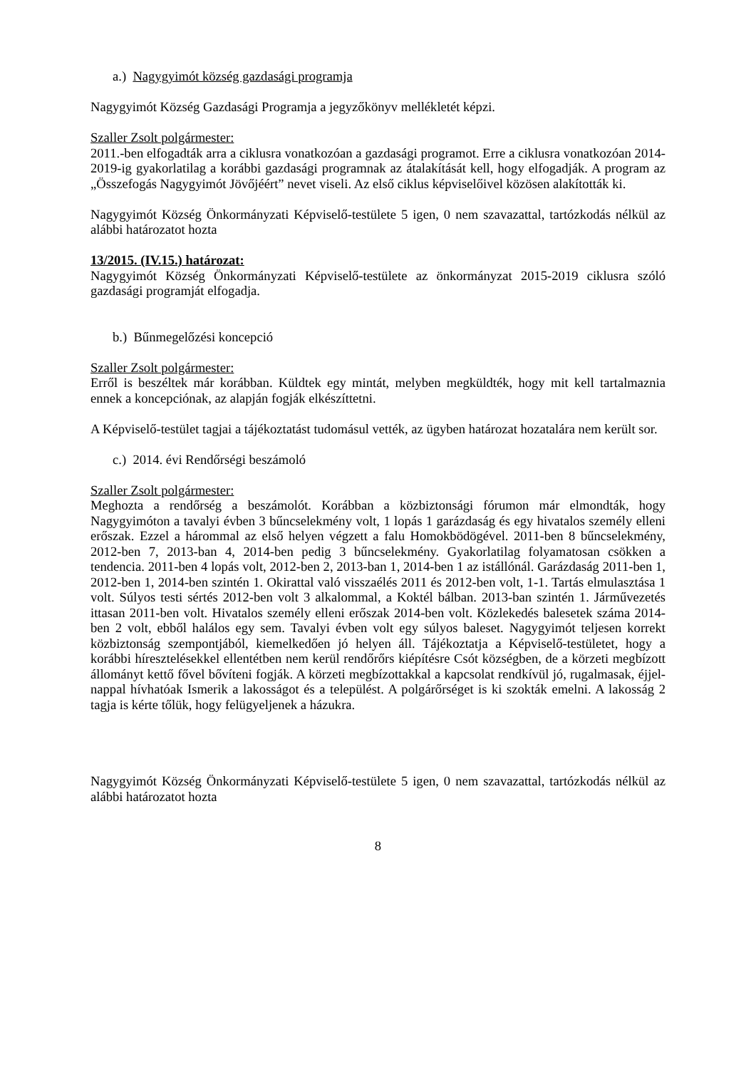a.) Nagygyimót község gazdasági programja
Nagygyimót Község Gazdasági Programja a jegyzőkönyv mellékletét képzi.
Szaller Zsolt polgármester:
2011.-ben elfogadták arra a ciklusra vonatkozóan a gazdasági programot. Erre a ciklusra vonatkozóan 2014-2019-ig gyakorlatilag a korábbi gazdasági programnak az átalakítását kell, hogy elfogadják. A program az „Összefogás Nagygyimót Jövőjéért” nevet viseli. Az első ciklus képviselőivel közösen alakították ki.
Nagygyimót Község Önkormányzati Képviselő-testülete 5 igen, 0 nem szavazattal, tartózkodás nélkül az alábbi határozatot hozta
13/2015. (IV.15.) határozat:
Nagygyimót Község Önkormányzati Képviselő-testülete az önkormányzat 2015-2019 ciklusra szóló gazdasági programját elfogadja.
b.) Bűnmegelőzési koncepció
Szaller Zsolt polgármester:
Erről is beszéltek már korábban. Küldtek egy mintát, melyben megküldték, hogy mit kell tartalmaznia ennek a koncepciónak, az alapján fogják elkészíttetni.
A Képviselő-testület tagjai a tájékoztatást tudomásul vették, az ügyben határozat hozatalára nem került sor.
c.) 2014. évi Rendőrségi beszámoló
Szaller Zsolt polgármester:
Meghozta a rendőrség a beszámolót. Korábban a közbiztonsági fórumon már elmondták, hogy Nagygyimóton a tavalyi évben 3 bűncselekmény volt, 1 lopás 1 garázdaság és egy hivatalos személy elleni erőszak. Ezzel a hárommal az első helyen végzett a falu Homokbödögével. 2011-ben 8 bűncselekmény, 2012-ben 7, 2013-ban 4, 2014-ben pedig 3 bűncselekmény. Gyakorlatilag folyamatosan csökken a tendencia. 2011-ben 4 lopás volt, 2012-ben 2, 2013-ban 1, 2014-ben 1 az istállónál. Garázdaság 2011-ben 1, 2012-ben 1, 2014-ben szintén 1. Okirattal való visszaélés 2011 és 2012-ben volt, 1-1. Tartás elmulasztása 1 volt. Súlyos testi sértés 2012-ben volt 3 alkalommal, a Koktél bálban. 2013-ban szintén 1. Járművezetés ittasan 2011-ben volt. Hivatalos személy elleni erőszak 2014-ben volt. Közlekedés balesetek száma 2014-ben 2 volt, ebből halálos egy sem. Tavalyi évben volt egy súlyos baleset. Nagygyimót teljesen korrekt közbiztonság szempontjából, kiemelkedően jó helyen áll. Tájékoztatja a Képviselő-testületet, hogy a korábbi híresztelésekkel ellentétben nem kerül rendőrőrs kiépítésre Csót községben, de a körzeti megbízott állományt kettő fővel bővíteni fogják. A körzeti megbízottakkal a kapcsolat rendkívül jó, rugalmasak, éjjel-nappal hívhatóak Ismerik a lakosságot és a települést. A polgárőrséget is ki szokták emelni. A lakosság 2 tagja is kérte tőlük, hogy felügyeljenek a házukra.
Nagygyimót Község Önkormányzati Képviselő-testülete 5 igen, 0 nem szavazattal, tartózkodás nélkül az alábbi határozatot hozta
8